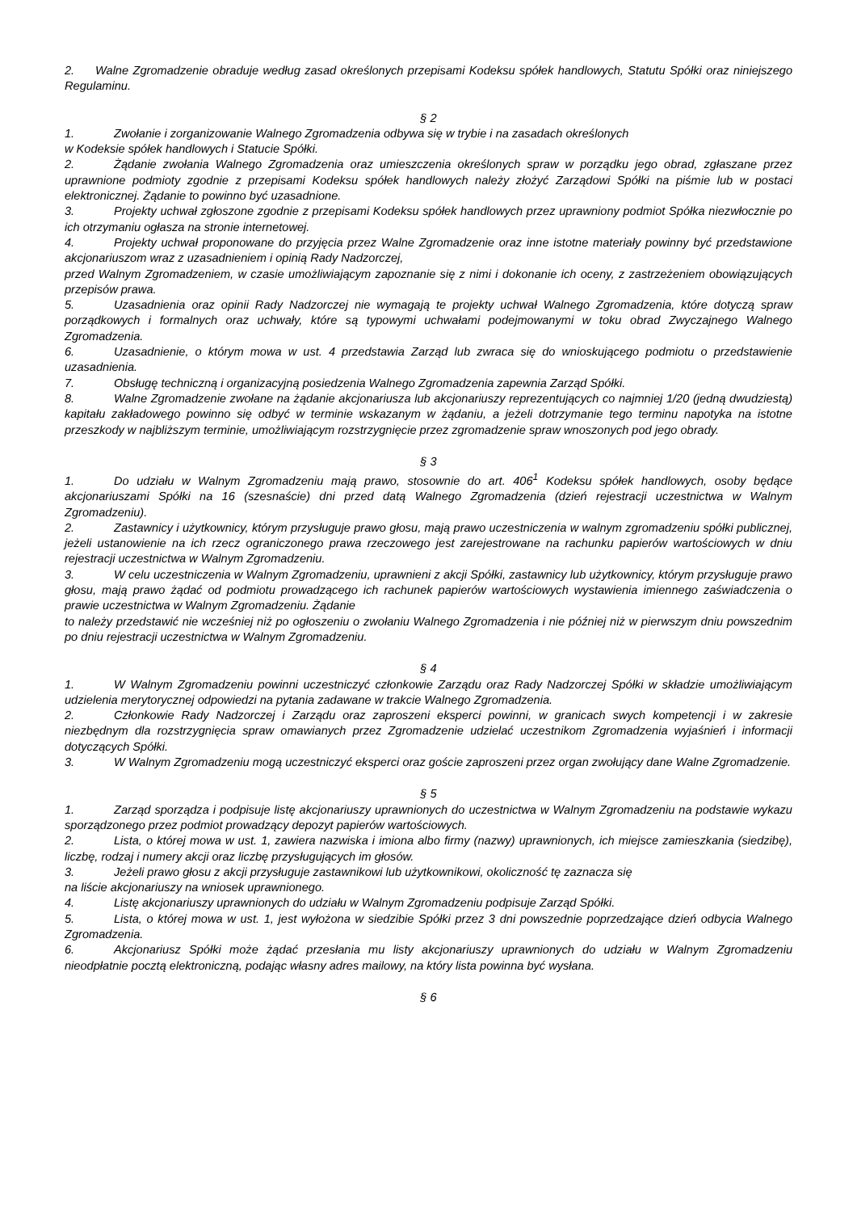2. Walne Zgromadzenie obraduje według zasad określonych przepisami Kodeksu spółek handlowych, Statutu Spółki oraz niniejszego Regulaminu.
§ 2
1. Zwołanie i zorganizowanie Walnego Zgromadzenia odbywa się w trybie i na zasadach określonych
w Kodeksie spółek handlowych i Statucie Spółki.
2. Żądanie zwołania Walnego Zgromadzenia oraz umieszczenia określonych spraw w porządku jego obrad, zgłaszane przez uprawnione podmioty zgodnie z przepisami Kodeksu spółek handlowych należy złożyć Zarządowi Spółki na piśmie lub w postaci elektronicznej. Żądanie to powinno być uzasadnione.
3. Projekty uchwał zgłoszone zgodnie z przepisami Kodeksu spółek handlowych przez uprawniony podmiot Spółka niezwłocznie po ich otrzymaniu ogłasza na stronie internetowej.
4. Projekty uchwał proponowane do przyjęcia przez Walne Zgromadzenie oraz inne istotne materiały powinny być przedstawione akcjonariuszom wraz z uzasadnieniem i opinią Rady Nadzorczej,
przed Walnym Zgromadzeniem, w czasie umożliwiającym zapoznanie się z nimi i dokonanie ich oceny, z zastrzeżeniem obowiązujących przepisów prawa.
5. Uzasadnienia oraz opinii Rady Nadzorczej nie wymagają te projekty uchwał Walnego Zgromadzenia, które dotyczą spraw porządkowych i formalnych oraz uchwały, które są typowymi uchwałami podejmowanymi w toku obrad Zwyczajnego Walnego Zgromadzenia.
6. Uzasadnienie, o którym mowa w ust. 4 przedstawia Zarząd lub zwraca się do wnioskującego podmiotu o przedstawienie uzasadnienia.
7. Obsługę techniczną i organizacyjną posiedzenia Walnego Zgromadzenia zapewnia Zarząd Spółki.
8. Walne Zgromadzenie zwołane na żądanie akcjonariusza lub akcjonariuszy reprezentujących co najmniej 1/20 (jedną dwudziestą) kapitału zakładowego powinno się odbyć w terminie wskazanym w żądaniu, a jeżeli dotrzymanie tego terminu napotyka na istotne przeszkody w najbliższym terminie, umożliwiającym rozstrzygnięcie przez zgromadzenie spraw wnoszonych pod jego obrady.
§ 3
1. Do udziału w Walnym Zgromadzeniu mają prawo, stosownie do art. 406<sup>1</sup> Kodeksu spółek handlowych, osoby będące akcjonariuszami Spółki na 16 (szesnaście) dni przed datą Walnego Zgromadzenia (dzień rejestracji uczestnictwa w Walnym Zgromadzeniu).
2. Zastawnicy i użytkownicy, którym przysługuje prawo głosu, mają prawo uczestniczenia w walnym zgromadzeniu spółki publicznej, jeżeli ustanowienie na ich rzecz ograniczonego prawa rzeczowego jest zarejestrowane na rachunku papierów wartościowych w dniu rejestracji uczestnictwa w Walnym Zgromadzeniu.
3. W celu uczestniczenia w Walnym Zgromadzeniu, uprawnieni z akcji Spółki, zastawnicy lub użytkownicy, którym przysługuje prawo głosu, mają prawo żądać od podmiotu prowadzącego ich rachunek papierów wartościowych wystawienia imiennego zaświadczenia o prawie uczestnictwa w Walnym Zgromadzeniu. Żądanie
to należy przedstawić nie wcześniej niż po ogłoszeniu o zwołaniu Walnego Zgromadzenia i nie później niż w pierwszym dniu powszednim po dniu rejestracji uczestnictwa w Walnym Zgromadzeniu.
§ 4
1. W Walnym Zgromadzeniu powinni uczestniczyć członkowie Zarządu oraz Rady Nadzorczej Spółki w składzie umożliwiającym udzielenia merytorycznej odpowiedzi na pytania zadawane w trakcie Walnego Zgromadzenia.
2. Członkowie Rady Nadzorczej i Zarządu oraz zaproszeni eksperci powinni, w granicach swych kompetencji i w zakresie niezbędnym dla rozstrzygnięcia spraw omawianych przez Zgromadzenie udzielać uczestnikom Zgromadzenia wyjaśnień i informacji dotyczących Spółki.
3. W Walnym Zgromadzeniu mogą uczestniczyć eksperci oraz goście zaproszeni przez organ zwołujący dane Walne Zgromadzenie.
§ 5
1. Zarząd sporządza i podpisuje listę akcjonariuszy uprawnionych do uczestnictwa w Walnym Zgromadzeniu na podstawie wykazu sporządzonego przez podmiot prowadzący depozyt papierów wartościowych.
2. Lista, o której mowa w ust. 1, zawiera nazwiska i imiona albo firmy (nazwy) uprawnionych, ich miejsce zamieszkania (siedzibę), liczbę, rodzaj i numery akcji oraz liczbę przysługujących im głosów.
3. Jeżeli prawo głosu z akcji przysługuje zastawnikowi lub użytkownikowi, okoliczność tę zaznacza się
na liście akcjonariuszy na wniosek uprawnionego.
4. Listę akcjonariuszy uprawnionych do udziału w Walnym Zgromadzeniu podpisuje Zarząd Spółki.
5. Lista, o której mowa w ust. 1, jest wyłożona w siedzibie Spółki przez 3 dni powszednie poprzedzające dzień odbycia Walnego Zgromadzenia.
6. Akcjonariusz Spółki może żądać przesłania mu listy akcjonariuszy uprawnionych do udziału w Walnym Zgromadzeniu nieodpłatnie pocztą elektroniczną, podając własny adres mailowy, na który lista powinna być wysłana.
§ 6